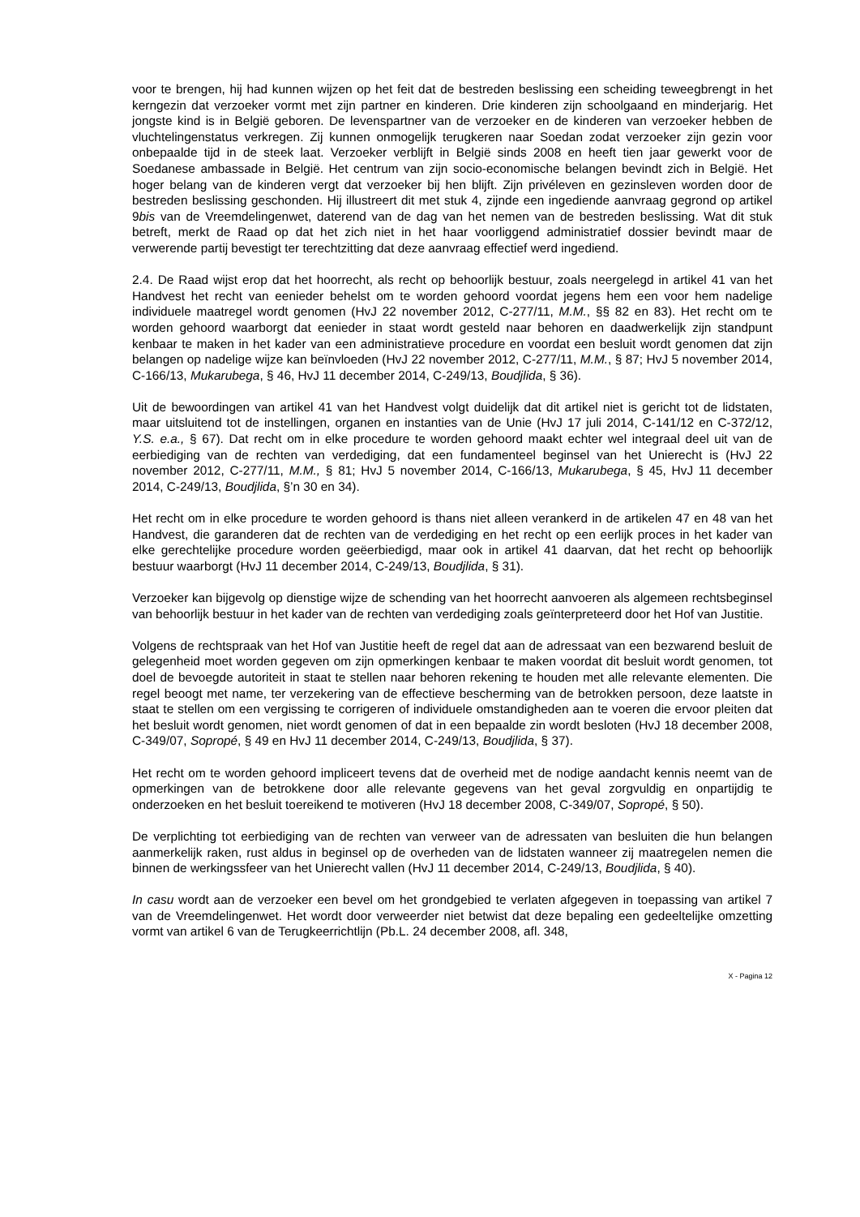voor te brengen, hij had kunnen wijzen op het feit dat de bestreden beslissing een scheiding teweegbrengt in het kerngezin dat verzoeker vormt met zijn partner en kinderen. Drie kinderen zijn schoolgaand en minderjarig. Het jongste kind is in België geboren. De levenspartner van de verzoeker en de kinderen van verzoeker hebben de vluchtelingenstatus verkregen. Zij kunnen onmogelijk terugkeren naar Soedan zodat verzoeker zijn gezin voor onbepaalde tijd in de steek laat. Verzoeker verblijft in België sinds 2008 en heeft tien jaar gewerkt voor de Soedanese ambassade in België. Het centrum van zijn socio-economische belangen bevindt zich in België. Het hoger belang van de kinderen vergt dat verzoeker bij hen blijft. Zijn privéleven en gezinsleven worden door de bestreden beslissing geschonden. Hij illustreert dit met stuk 4, zijnde een ingediende aanvraag gegrond op artikel 9bis van de Vreemdelingenwet, daterend van de dag van het nemen van de bestreden beslissing. Wat dit stuk betreft, merkt de Raad op dat het zich niet in het haar voorliggend administratief dossier bevindt maar de verwerende partij bevestigt ter terechtzitting dat deze aanvraag effectief werd ingediend.
2.4. De Raad wijst erop dat het hoorrecht, als recht op behoorlijk bestuur, zoals neergelegd in artikel 41 van het Handvest het recht van eenieder behelst om te worden gehoord voordat jegens hem een voor hem nadelige individuele maatregel wordt genomen (HvJ 22 november 2012, C-277/11, M.M., §§ 82 en 83). Het recht om te worden gehoord waarborgt dat eenieder in staat wordt gesteld naar behoren en daadwerkelijk zijn standpunt kenbaar te maken in het kader van een administratieve procedure en voordat een besluit wordt genomen dat zijn belangen op nadelige wijze kan beïnvloeden (HvJ 22 november 2012, C-277/11, M.M., § 87; HvJ 5 november 2014, C-166/13, Mukarubega, § 46, HvJ 11 december 2014, C-249/13, Boudjlida, § 36).
Uit de bewoordingen van artikel 41 van het Handvest volgt duidelijk dat dit artikel niet is gericht tot de lidstaten, maar uitsluitend tot de instellingen, organen en instanties van de Unie (HvJ 17 juli 2014, C-141/12 en C-372/12, Y.S. e.a., § 67). Dat recht om in elke procedure te worden gehoord maakt echter wel integraal deel uit van de eerbiediging van de rechten van verdediging, dat een fundamenteel beginsel van het Unierecht is (HvJ 22 november 2012, C-277/11, M.M., § 81; HvJ 5 november 2014, C-166/13, Mukarubega, § 45, HvJ 11 december 2014, C-249/13, Boudjlida, §’n 30 en 34).
Het recht om in elke procedure te worden gehoord is thans niet alleen verankerd in de artikelen 47 en 48 van het Handvest, die garanderen dat de rechten van de verdediging en het recht op een eerlijk proces in het kader van elke gerechtelijke procedure worden geëerbiedigd, maar ook in artikel 41 daarvan, dat het recht op behoorlijk bestuur waarborgt (HvJ 11 december 2014, C-249/13, Boudjlida, § 31).
Verzoeker kan bijgevolg op dienstige wijze de schending van het hoorrecht aanvoeren als algemeen rechtsbeginsel van behoorlijk bestuur in het kader van de rechten van verdediging zoals geïnterpreteerd door het Hof van Justitie.
Volgens de rechtspraak van het Hof van Justitie heeft de regel dat aan de adressaat van een bezwarend besluit de gelegenheid moet worden gegeven om zijn opmerkingen kenbaar te maken voordat dit besluit wordt genomen, tot doel de bevoegde autoriteit in staat te stellen naar behoren rekening te houden met alle relevante elementen. Die regel beoogt met name, ter verzekering van de effectieve bescherming van de betrokken persoon, deze laatste in staat te stellen om een vergissing te corrigeren of individuele omstandigheden aan te voeren die ervoor pleiten dat het besluit wordt genomen, niet wordt genomen of dat in een bepaalde zin wordt besloten (HvJ 18 december 2008, C-349/07, Sopropé, § 49 en HvJ 11 december 2014, C-249/13, Boudjlida, § 37).
Het recht om te worden gehoord impliceert tevens dat de overheid met de nodige aandacht kennis neemt van de opmerkingen van de betrokkene door alle relevante gegevens van het geval zorgvuldig en onpartijdig te onderzoeken en het besluit toereikend te motiveren (HvJ 18 december 2008, C-349/07, Sopropé, § 50).
De verplichting tot eerbiediging van de rechten van verweer van de adressaten van besluiten die hun belangen aanmerkelijk raken, rust aldus in beginsel op de overheden van de lidstaten wanneer zij maatregelen nemen die binnen de werkingssfeer van het Unierecht vallen (HvJ 11 december 2014, C-249/13, Boudjlida, § 40).
In casu wordt aan de verzoeker een bevel om het grondgebied te verlaten afgegeven in toepassing van artikel 7 van de Vreemdelingenwet. Het wordt door verweerder niet betwist dat deze bepaling een gedeeltelijke omzetting vormt van artikel 6 van de Terugkeerrichtlijn (Pb.L. 24 december 2008, afl. 348,
X - Pagina 12